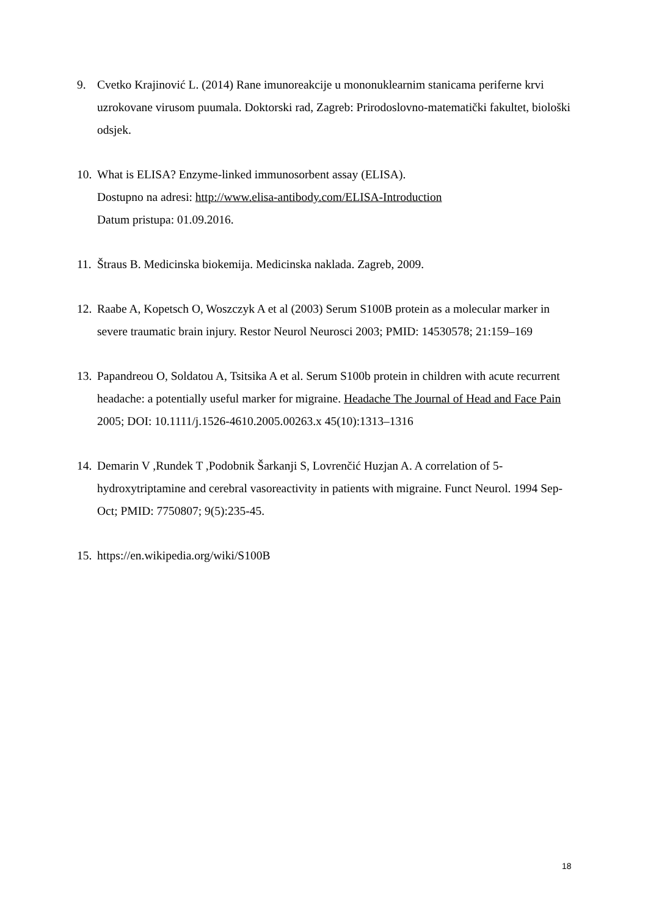9. Cvetko Krajinović L. (2014) Rane imunoreakcije u mononuklearnim stanicama periferne krvi uzrokovane virusom puumala. Doktorski rad, Zagreb: Prirodoslovno-matematički fakultet, biološki odsjek.
10.
What is ELISA? Enzyme-linked immunosorbent assay (ELISA).
Dostupno na adresi: http://www.elisa-antibody.com/ELISA-Introduction
Datum pristupa: 01.09.2016.
11.
Štraus B. Medicinska biokemija. Medicinska naklada. Zagreb, 2009.
12.
Raabe A, Kopetsch O, Woszczyk A et al (2003) Serum S100B protein as a molecular marker in severe traumatic brain injury. Restor Neurol Neurosci 2003; PMID: 14530578; 21:159–169
13.
Papandreou O, Soldatou A, Tsitsika A et al. Serum S100b protein in children with acute recurrent headache: a potentially useful marker for migraine. Headache The Journal of Head and Face Pain 2005; DOI: 10.1111/j.1526-4610.2005.00263.x 45(10):1313–1316
14.
Demarin V ,Rundek T ,Podobnik Šarkanji S, Lovrenčić Huzjan A. A correlation of 5-hydroxytriptamine and cerebral vasoreactivity in patients with migraine. Funct Neurol. 1994 Sep-Oct; PMID: 7750807; 9(5):235-45.
15.
https://en.wikipedia.org/wiki/S100B
18